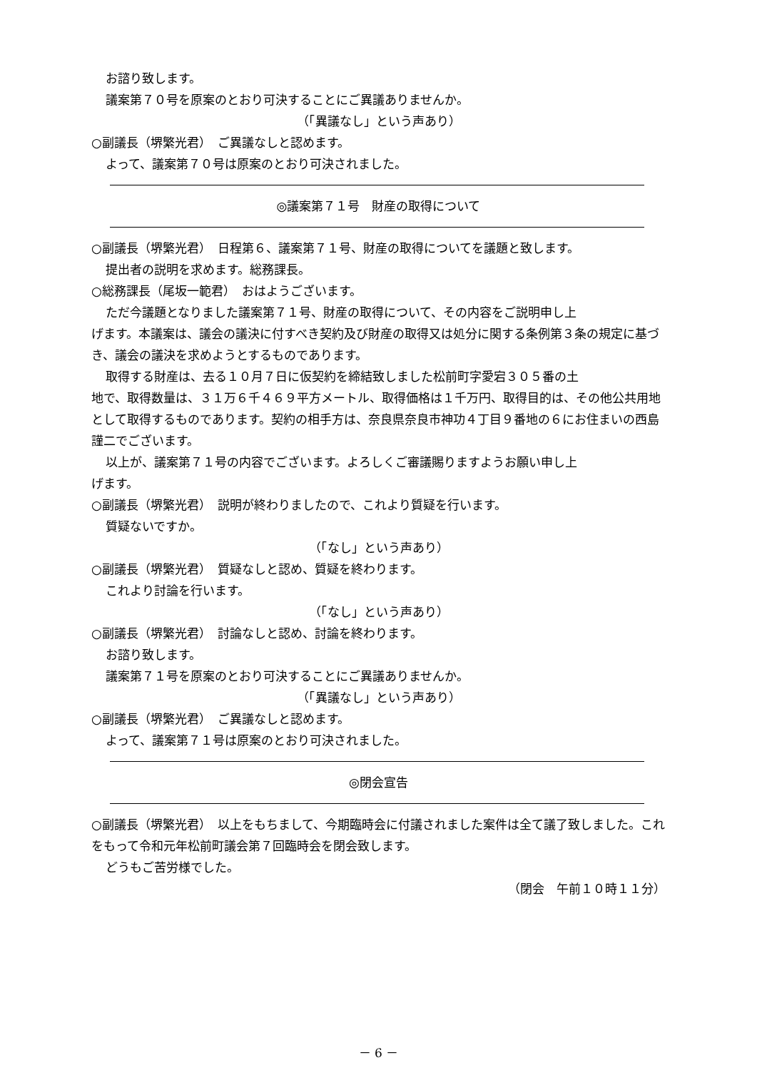お諮り致します。
議案第７０号を原案のとおり可決することにご異議ありませんか。
（「異議なし」という声あり）
○副議長（堺繁光君）　ご異議なしと認めます。
よって、議案第７０号は原案のとおり可決されました。
◎議案第７１号　財産の取得について
○副議長（堺繁光君）　日程第６、議案第７１号、財産の取得についてを議題と致します。
提出者の説明を求めます。総務課長。
○総務課長（尾坂一範君）　おはようございます。
ただ今議題となりました議案第７１号、財産の取得について、その内容をご説明申し上
げます。本議案は、議会の議決に付すべき契約及び財産の取得又は処分に関する条例第３条の規定に基づき、議会の議決を求めようとするものであります。
取得する財産は、去る１０月７日に仮契約を締結致しました松前町字愛宕３０５番の土
地で、取得数量は、３１万６千４６９平方メートル、取得価格は１千万円、取得目的は、その他公共用地として取得するものであります。契約の相手方は、奈良県奈良市神功４丁目９番地の６にお住まいの西島謹二でございます。
以上が、議案第７１号の内容でございます。よろしくご審議賜りますようお願い申し上
げます。
○副議長（堺繁光君）　説明が終わりましたので、これより質疑を行います。
質疑ないですか。
（「なし」という声あり）
○副議長（堺繁光君）　質疑なしと認め、質疑を終わります。
これより討論を行います。
（「なし」という声あり）
○副議長（堺繁光君）　討論なしと認め、討論を終わります。
お諮り致します。
議案第７１号を原案のとおり可決することにご異議ありませんか。
（「異議なし」という声あり）
○副議長（堺繁光君）　ご異議なしと認めます。
よって、議案第７１号は原案のとおり可決されました。
◎閉会宣告
○副議長（堺繁光君）　以上をもちまして、今期臨時会に付議されました案件は全て議了致しました。これをもって令和元年松前町議会第７回臨時会を閉会致します。
どうもご苦労様でした。
（閉会　午前１０時１１分）
－ 6 －